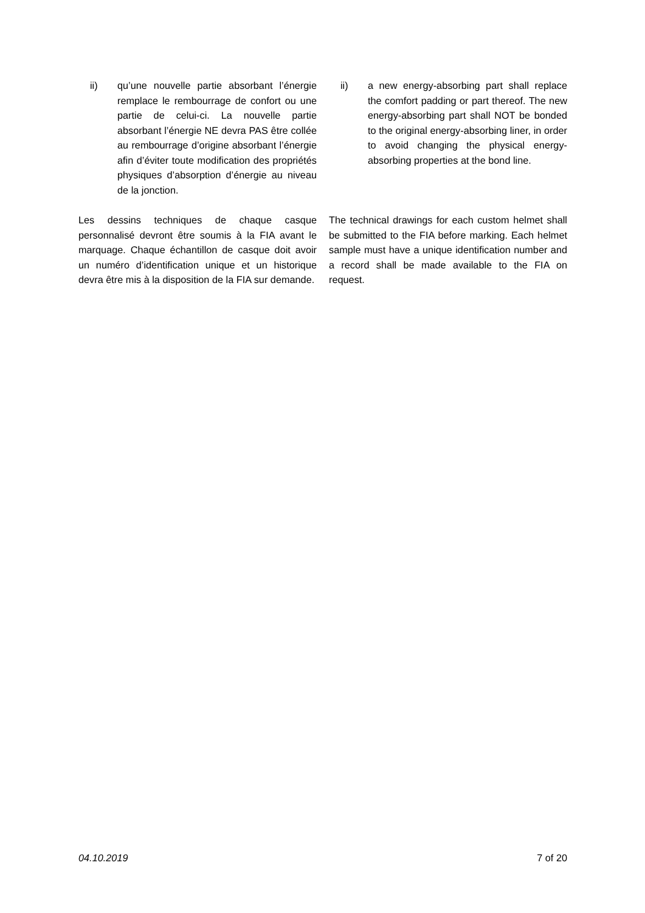ii) qu’une nouvelle partie absorbant l’énergie remplace le rembourrage de confort ou une partie de celui-ci. La nouvelle partie absorbant l’énergie NE devra PAS être collée au rembourrage d’origine absorbant l’énergie afin d’éviter toute modification des propriétés physiques d’absorption d’énergie au niveau de la jonction.
ii) a new energy-absorbing part shall replace the comfort padding or part thereof. The new energy-absorbing part shall NOT be bonded to the original energy-absorbing liner, in order to avoid changing the physical energy-absorbing properties at the bond line.
Les dessins techniques de chaque casque personnalisé devront être soumis à la FIA avant le marquage. Chaque échantillon de casque doit avoir un numéro d’identification unique et un historique devra être mis à la disposition de la FIA sur demande.
The technical drawings for each custom helmet shall be submitted to the FIA before marking. Each helmet sample must have a unique identification number and a record shall be made available to the FIA on request.
04.10.2019 7 of 20